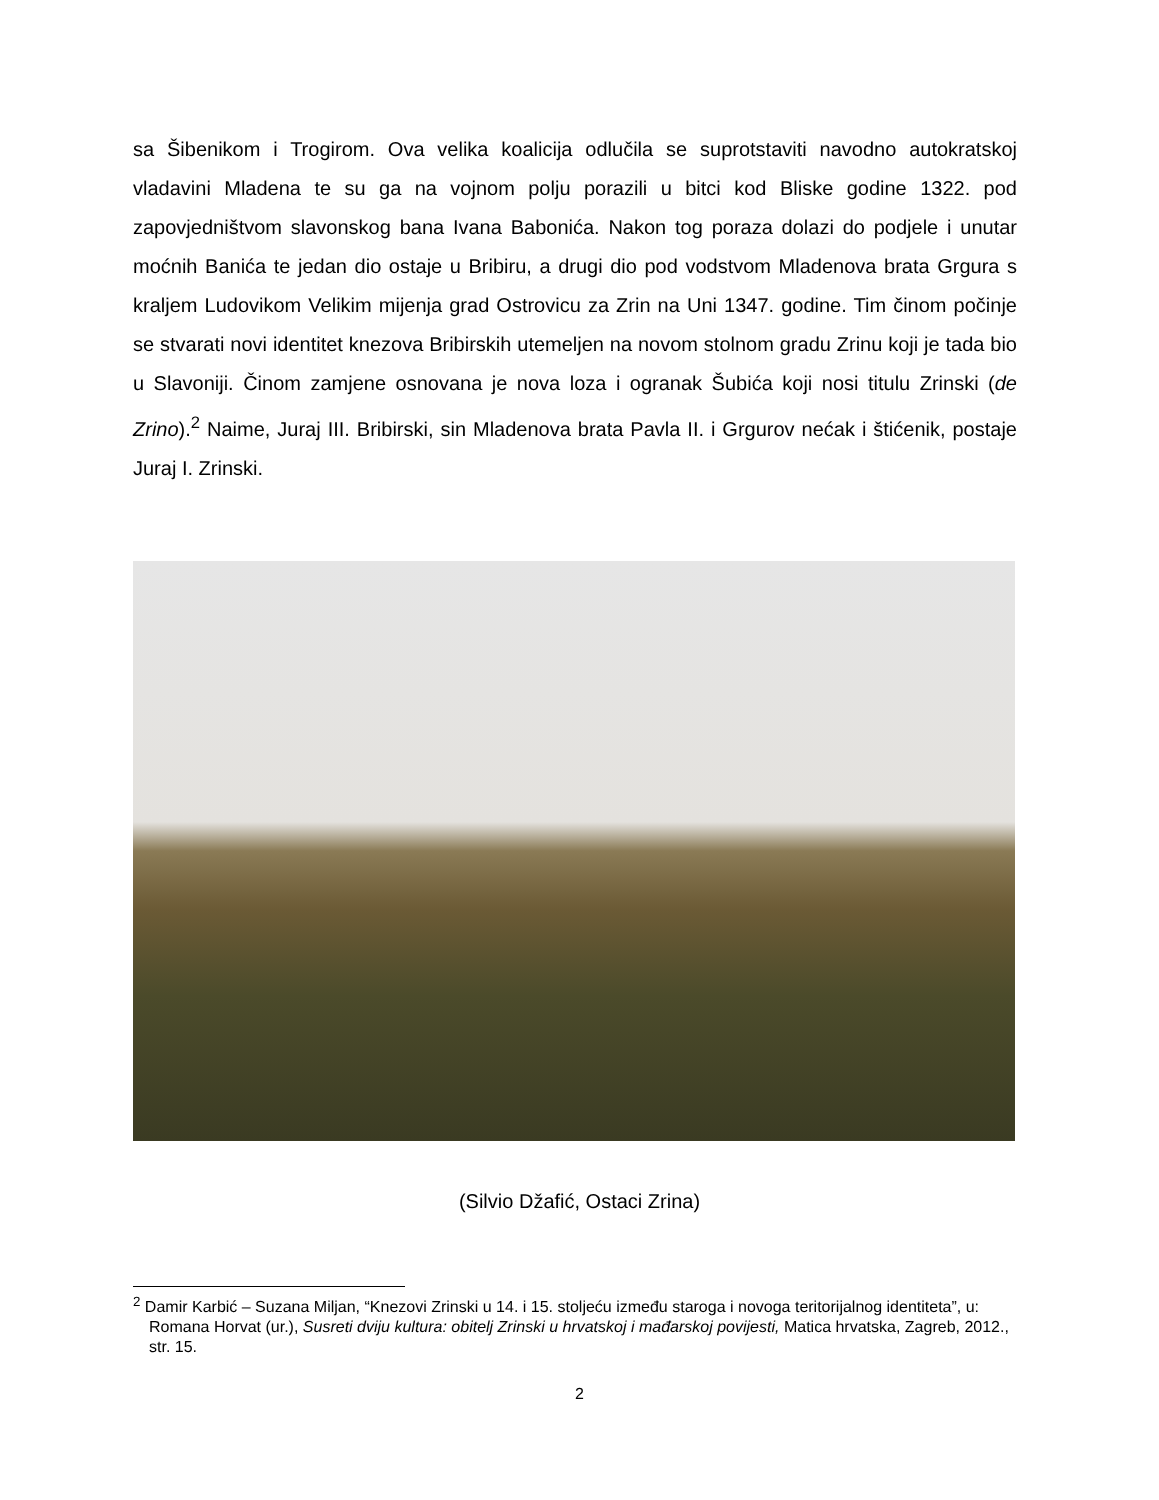sa Šibenikom i Trogirom. Ova velika koalicija odlučila se suprotstaviti navodno autokratskoj vladavini Mladena te su ga na vojnom polju porazili u bitci kod Bliske godine 1322. pod zapovjedništvom slavonskog bana Ivana Babonića. Nakon tog poraza dolazi do podjele i unutar moćnih Banića te jedan dio ostaje u Bribiru, a drugi dio pod vodstvom Mladenova brata Grgura s kraljem Ludovikom Velikim mijenja grad Ostrovicu za Zrin na Uni 1347. godine. Tim činom počinje se stvarati novi identitet knezova Bribirskih utemeljen na novom stolnom gradu Zrinu koji je tada bio u Slavoniji. Činom zamjene osnovana je nova loza i ogranak Šubića koji nosi titulu Zrinski (de Zrino).<sup>2</sup> Naime, Juraj III. Bribirski, sin Mladenova brata Pavla II. i Grgurov nećak i štićenik, postaje Juraj I. Zrinski.
(Silvio Džafić, Ostaci Zrina)
<sup>2</sup> Damir Karbić – Suzana Miljan, “Knezovi Zrinski u 14. i 15. stoljeću između staroga i novoga teritorijalnog identiteta”, u: Romana Horvat (ur.), Susreti dviju kultura: obitelj Zrinski u hrvatskoj i mađarskoj povijesti, Matica hrvatska, Zagreb, 2012., str. 15.
2